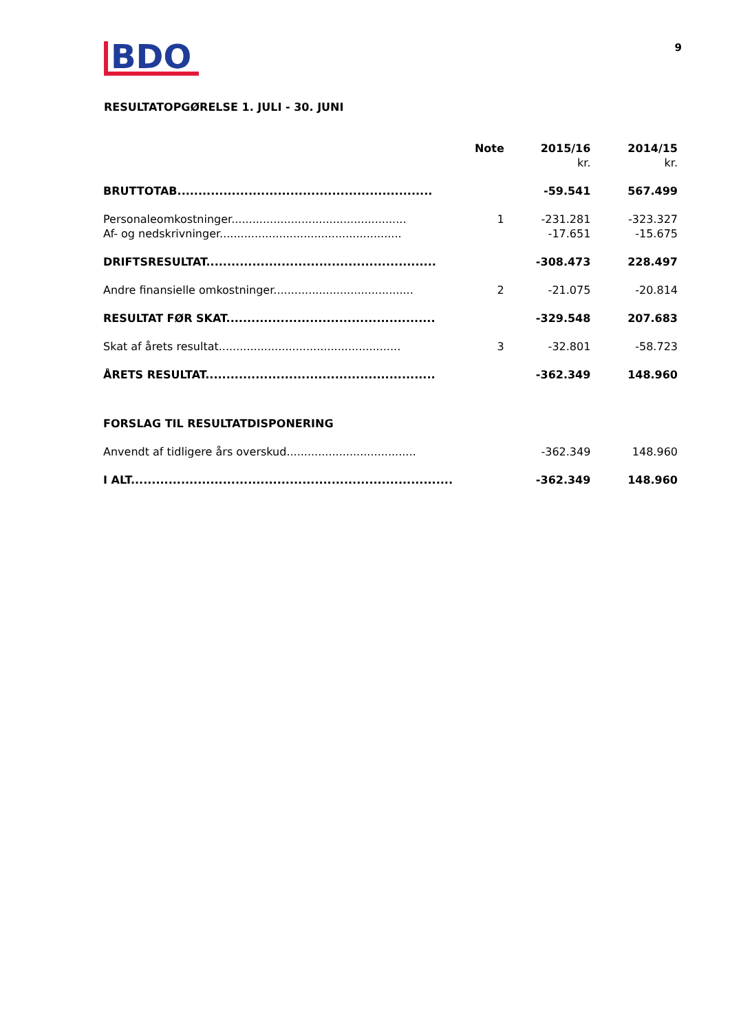BDO
9
RESULTATOPGØRELSE 1. JULI - 30. JUNI
| | Note | 2015/16 | 2014/15 |
| --- | --- | --- | --- |
| | | kr. | kr. |
| BRUTTOTAB............................................................. | | -59.541 | 567.499 |
| Personaleomkostninger.................................................. | 1 | -231.281 | -323.327 |
| Af- og nedskrivninger.................................................... | | -17.651 | -15.675 |
| DRIFTSRESULTAT....................................................... | | -308.473 | 228.497 |
| Andre finansielle omkostninger........................................ | 2 | -21.075 | -20.814 |
| RESULTAT FØR SKAT.................................................. | | -329.548 | 207.683 |
| Skat af årets resultat.................................................... | 3 | -32.801 | -58.723 |
| ÅRETS RESULTAT....................................................... | | -362.349 | 148.960 |
| FORSLAG TIL RESULTATDISPONERING | | | |
| Anvendt af tidligere års overskud..................................... | | -362.349 | 148.960 |
| I ALT............................................................................. | | -362.349 | 148.960 |